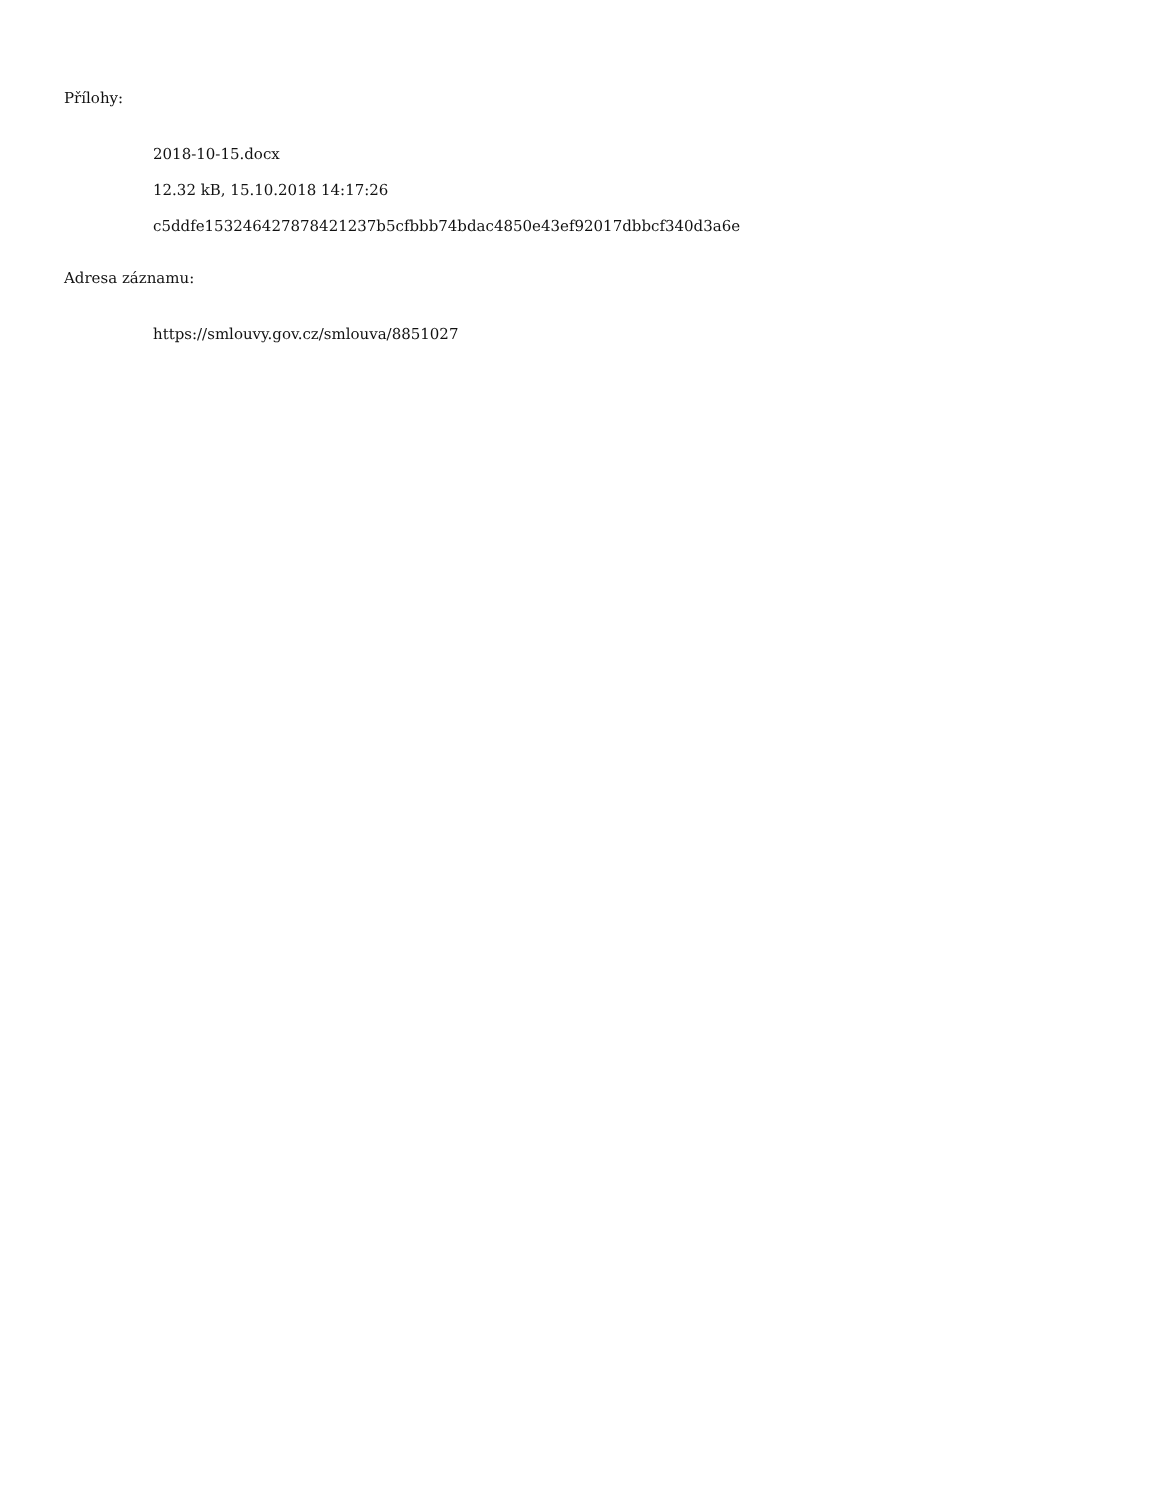Přílohy:
2018-10-15.docx
12.32 kB, 15.10.2018 14:17:26
c5ddfe153246427878421237b5cfbbb74bdac4850e43ef92017dbbcf340d3a6e
Adresa záznamu:
https://smlouvy.gov.cz/smlouva/8851027